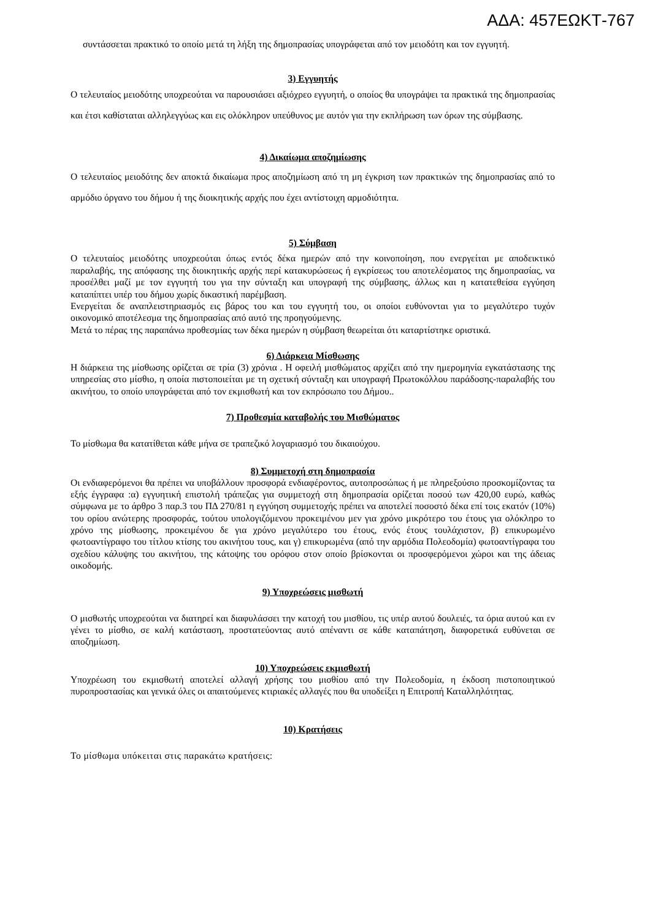ΑΔΑ: 457ΕΩΚΤ-767
συντάσσεται πρακτικό το οποίο μετά τη λήξη της δημοπρασίας υπογράφεται από τον μειοδότη και τον εγγυητή.
3) Εγγυητής
Ο τελευταίος μειοδότης υποχρεούται να παρουσιάσει αξιόχρεο εγγυητή, ο οποίος θα υπογράψει τα πρακτικά της δημοπρασίας και έτσι καθίσταται αλληλεγγύως και εις ολόκληρον υπεύθυνος με αυτόν για την εκπλήρωση των όρων της σύμβασης.
4) Δικαίωμα αποζημίωσης
Ο τελευταίος μειοδότης δεν αποκτά δικαίωμα προς αποζημίωση από τη μη έγκριση των πρακτικών της δημοπρασίας από το αρμόδιο όργανο του δήμου ή της διοικητικής αρχής που έχει αντίστοιχη αρμοδιότητα.
5) Σύμβαση
Ο τελευταίος μειοδότης υποχρεούται όπως εντός δέκα ημερών από την κοινοποίηση, που ενεργείται με αποδεικτικό παραλαβής, της απόφασης της διοικητικής αρχής περί κατακυρώσεως ή εγκρίσεως του αποτελέσματος της δημοπρασίας, να προσέλθει μαζί με τον εγγυητή του για την σύνταξη και υπογραφή της σύμβασης, άλλως και η κατατεθείσα εγγύηση καταπίπτει υπέρ του δήμου χωρίς δικαστική παρέμβαση.
Ενεργείται δε αναπλειστηριασμός εις βάρος του και του εγγυητή του, οι οποίοι ευθύνονται για το μεγαλύτερο τυχόν οικονομικό αποτέλεσμα της δημοπρασίας από αυτό της προηγούμενης.
Μετά το πέρας της παραπάνω προθεσμίας των δέκα ημερών η σύμβαση θεωρείται ότι καταρτίστηκε οριστικά.
6) Διάρκεια Μίσθωσης
Η διάρκεια της μίσθωσης ορίζεται σε τρία (3) χρόνια . Η οφειλή μισθώματος αρχίζει από την ημερομηνία εγκατάστασης της υπηρεσίας στο μίσθιο, η οποία πιστοποιείται με τη σχετική σύνταξη και υπογραφή Πρωτοκόλλου παράδοσης-παραλαβής του ακινήτου, το οποίο υπογράφεται από τον εκμισθωτή και τον εκπρόσωπο του Δήμου..
7) Προθεσμία καταβολής του Μισθώματος
Το μίσθωμα θα κατατίθεται κάθε μήνα σε τραπεζικό λογαριασμό του δικαιούχου.
8) Συμμετοχή στη δημοπρασία
Οι ενδιαφερόμενοι θα πρέπει να υποβάλλουν προσφορά ενδιαφέροντος, αυτοπροσώπως ή με πληρεξούσιο προσκομίζοντας τα εξής έγγραφα :α) εγγυητική επιστολή τράπεζας για συμμετοχή στη δημοπρασία ορίζεται ποσού των 420,00 ευρώ, καθώς σύμφωνα με το άρθρο 3 παρ.3 του ΠΔ 270/81 η εγγύηση συμμετοχής πρέπει να αποτελεί ποσοστό δέκα επί τοις εκατόν (10%) του ορίου ανώτερης προσφοράς, τούτου υπολογιζόμενου προκειμένου μεν για χρόνο μικρότερο του έτους για ολόκληρο το χρόνο της μίσθωσης, προκειμένου δε για χρόνο μεγαλύτερο του έτους, ενός έτους τουλάχιστον, β) επικυρωμένο φωτοαντίγραφο του τίτλου κτίσης του ακινήτου τους, και γ) επικυρωμένα (από την αρμόδια Πολεοδομία) φωτοαντίγραφα του σχεδίου κάλυψης του ακινήτου, της κάτοψης του ορόφου στον οποίο βρίσκονται οι προσφερόμενοι χώροι και της άδειας οικοδομής.
9) Υποχρεώσεις μισθωτή
Ο μισθωτής υποχρεούται να διατηρεί και διαφυλάσσει την κατοχή του μισθίου, τις υπέρ αυτού δουλειές, τα όρια αυτού και εν γένει το μίσθιο, σε καλή κατάσταση, προστατεύοντας αυτό απέναντι σε κάθε καταπάτηση, διαφορετικά ευθύνεται σε αποζημίωση.
10) Υποχρεώσεις εκμισθωτή
Υποχρέωση του εκμισθωτή αποτελεί αλλαγή χρήσης του μισθίου από την Πολεοδομία, η έκδοση πιστοποιητικού πυροπροστασίας και γενικά όλες οι απαιτούμενες κτιριακές αλλαγές που θα υποδείξει η Επιτροπή Καταλληλότητας.
10) Κρατήσεις
Το μίσθωμα υπόκειται στις παρακάτω κρατήσεις: